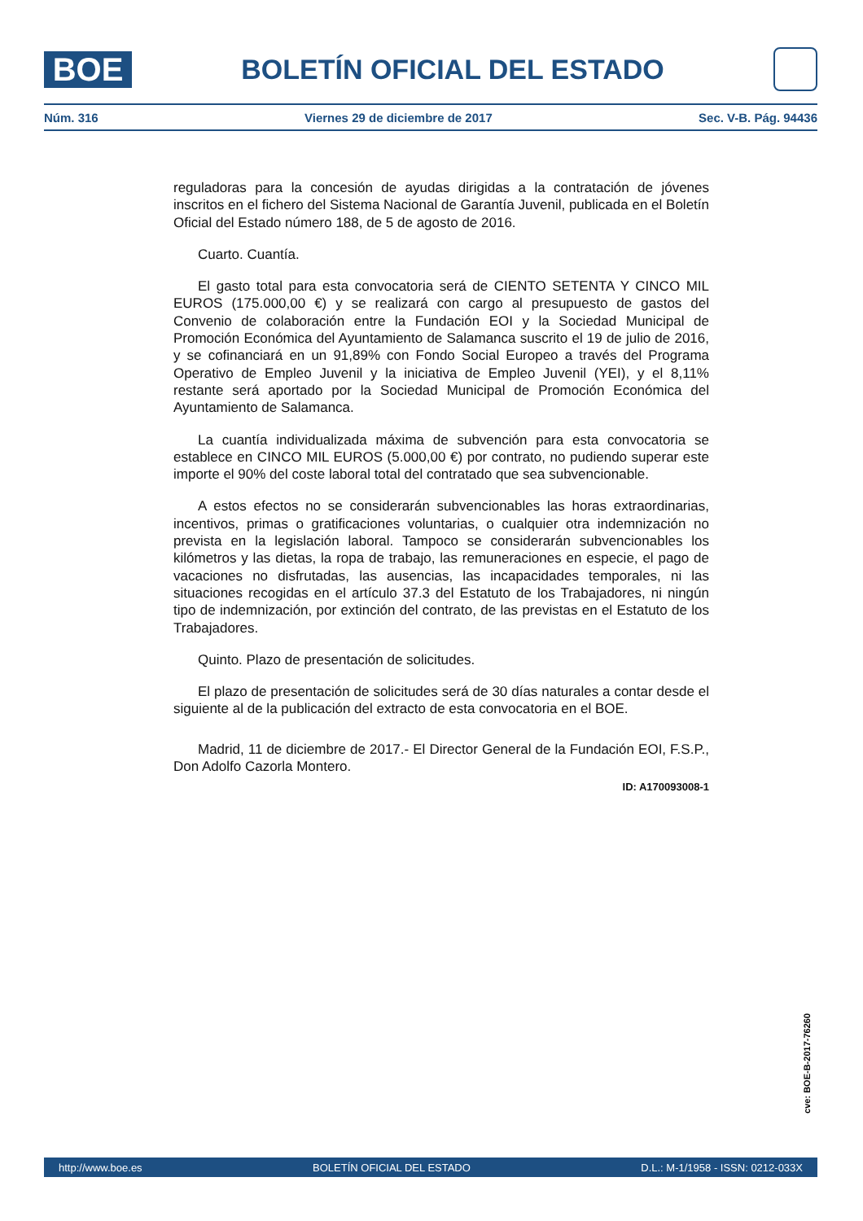BOE
BOLETÍN OFICIAL DEL ESTADO
Núm. 316 Viernes 29 de diciembre de 2017 Sec. V-B. Pág. 94436
reguladoras para la concesión de ayudas dirigidas a la contratación de jóvenes inscritos en el fichero del Sistema Nacional de Garantía Juvenil, publicada en el Boletín Oficial del Estado número 188, de 5 de agosto de 2016.
Cuarto. Cuantía.
El gasto total para esta convocatoria será de CIENTO SETENTA Y CINCO MIL EUROS (175.000,00 €) y se realizará con cargo al presupuesto de gastos del Convenio de colaboración entre la Fundación EOI y la Sociedad Municipal de Promoción Económica del Ayuntamiento de Salamanca suscrito el 19 de julio de 2016, y se cofinanciará en un 91,89% con Fondo Social Europeo a través del Programa Operativo de Empleo Juvenil y la iniciativa de Empleo Juvenil (YEI), y el 8,11% restante será aportado por la Sociedad Municipal de Promoción Económica del Ayuntamiento de Salamanca.
La cuantía individualizada máxima de subvención para esta convocatoria se establece en CINCO MIL EUROS (5.000,00 €) por contrato, no pudiendo superar este importe el 90% del coste laboral total del contratado que sea subvencionable.
A estos efectos no se considerarán subvencionables las horas extraordinarias, incentivos, primas o gratificaciones voluntarias, o cualquier otra indemnización no prevista en la legislación laboral. Tampoco se considerarán subvencionables los kilómetros y las dietas, la ropa de trabajo, las remuneraciones en especie, el pago de vacaciones no disfrutadas, las ausencias, las incapacidades temporales, ni las situaciones recogidas en el artículo 37.3 del Estatuto de los Trabajadores, ni ningún tipo de indemnización, por extinción del contrato, de las previstas en el Estatuto de los Trabajadores.
Quinto. Plazo de presentación de solicitudes.
El plazo de presentación de solicitudes será de 30 días naturales a contar desde el siguiente al de la publicación del extracto de esta convocatoria en el BOE.
Madrid, 11 de diciembre de 2017.- El Director General de la Fundación EOI, F.S.P., Don Adolfo Cazorla Montero.
ID: A170093008-1
cve: BOE-B-2017-76260
http://www.boe.es BOLETÍN OFICIAL DEL ESTADO D.L.: M-1/1958 - ISSN: 0212-033X